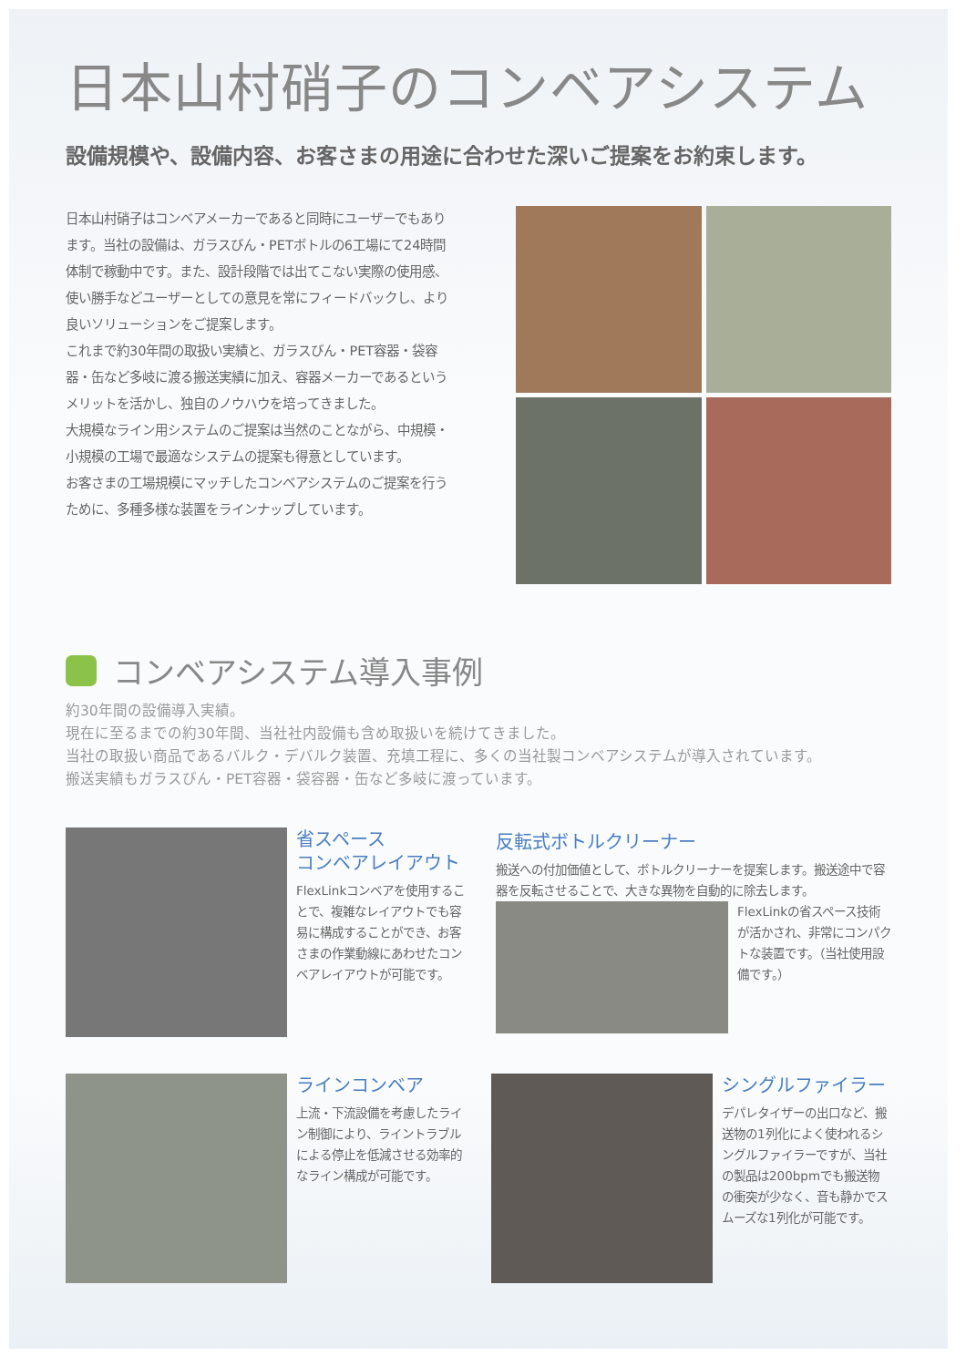日本山村硝子のコンベアシステム
設備規模や、設備内容、お客さまの用途に合わせた深いご提案をお約束します。
日本山村硝子はコンベアメーカーであると同時にユーザーでもあります。当社の設備は、ガラスびん・PETボトルの6工場にて24時間体制で稼動中です。また、設計段階では出てこない実際の使用感、使い勝手などユーザーとしての意見を常にフィードバックし、より良いソリューションをご提案します。
これまで約30年間の取扱い実績と、ガラスびん・PET容器・袋容器・缶など多岐に渡る搬送実績に加え、容器メーカーであるというメリットを活かし、独自のノウハウを培ってきました。
大規模なライン用システムのご提案は当然のことながら、中規模・小規模の工場で最適なシステムの提案も得意としています。
お客さまの工場規模にマッチしたコンベアシステムのご提案を行うために、多種多様な装置をラインナップしています。
コンベアシステム導入事例
約30年間の設備導入実績。
現在に至るまでの約30年間、当社社内設備も含め取扱いを続けてきました。
当社の取扱い商品であるバルク・デバルク装置、充填工程に、多くの当社製コンベアシステムが導入されています。
搬送実績もガラスびん・PET容器・袋容器・缶など多岐に渡っています。
省スペース
コンベアレイアウト
FlexLinkコンベアを使用することで、複雑なレイアウトでも容易に構成することができ、お客さまの作業動線にあわせたコンベアレイアウトが可能です。
反転式ボトルクリーナー
搬送への付加価値として、ボトルクリーナーを提案します。搬送途中で容器を反転させることで、大きな異物を自動的に除去します。
FlexLinkの省スペース技術が活かされ、非常にコンパクトな装置です。（当社使用設備です。）
ラインコンベア
上流・下流設備を考慮したライン制御により、ライントラブルによる停止を低減させる効率的なライン構成が可能です。
シングルファイラー
デパレタイザーの出口など、搬送物の1列化によく使われるシングルファイラーですが、当社の製品は200bpmでも搬送物の衝突が少なく、音も静かでスムーズな1列化が可能です。